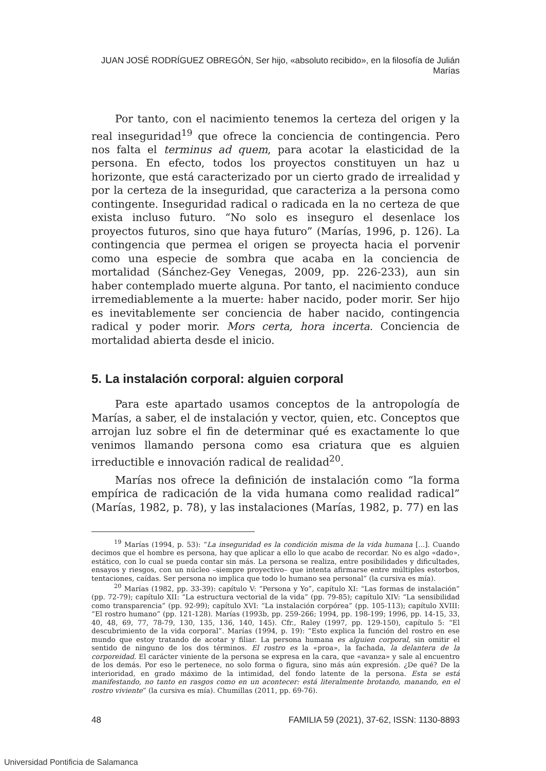JUAN JOSÉ RODRÍGUEZ OBREGÓN, Ser hijo, «absoluto recibido», en la filosofía de Julián Marías
Por tanto, con el nacimiento tenemos la certeza del origen y la real inseguridad<sup>19</sup> que ofrece la conciencia de contingencia. Pero nos falta el terminus ad quem, para acotar la elasticidad de la persona. En efecto, todos los proyectos constituyen un haz u horizonte, que está caracterizado por un cierto grado de irrealidad y por la certeza de la inseguridad, que caracteriza a la persona como contingente. Inseguridad radical o radicada en la no certeza de que exista incluso futuro. “No solo es inseguro el desenlace los proyectos futuros, sino que haya futuro” (Marías, 1996, p. 126). La contingencia que permea el origen se proyecta hacia el porvenir como una especie de sombra que acaba en la conciencia de mortalidad (Sánchez-Gey Venegas, 2009, pp. 226-233), aun sin haber contemplado muerte alguna. Por tanto, el nacimiento conduce irremediablemente a la muerte: haber nacido, poder morir. Ser hijo es inevitablemente ser conciencia de haber nacido, contingencia radical y poder morir. Mors certa, hora incerta. Conciencia de mortalidad abierta desde el inicio.
5. La instalación corporal: alguien corporal
Para este apartado usamos conceptos de la antropología de Marías, a saber, el de instalación y vector, quien, etc. Conceptos que arrojan luz sobre el fin de determinar qué es exactamente lo que venimos llamando persona como esa criatura que es alguien irreductible e innovación radical de realidad<sup>20</sup>.
Marías nos ofrece la definición de instalación como “la forma empírica de radicación de la vida humana como realidad radical” (Marías, 1982, p. 78), y las instalaciones (Marías, 1982, p. 77) en las
<sup>19</sup> Marías (1994, p. 53): “La inseguridad es la condición misma de la vida humana [...]. Cuando decimos que el hombre es persona, hay que aplicar a ello lo que acabo de recordar. No es algo «dado», estático, con lo cual se pueda contar sin más. La persona se realiza, entre posibilidades y dificultades, ensayos y riesgos, con un núcleo –siempre proyectivo– que intenta afirmarse entre múltiples estorbos, tentaciones, caídas. Ser persona no implica que todo lo humano sea personal” (la cursiva es mía).
<sup>20</sup> Marías (1982, pp. 33-39): capítulo V: “Persona y Yo”, capítulo XI: “Las formas de instalación” (pp. 72-79); capítulo XII: “La estructura vectorial de la vida” (pp. 79-85); capítulo XIV: “La sensibilidad como transparencia” (pp. 92-99); capítulo XVI: “La instalación corpórea” (pp. 105-113); capítulo XVIII: “El rostro humano” (pp. 121-128). Marías (1993b, pp. 259-266; 1994, pp. 198-199; 1996, pp. 14-15, 33, 40, 48, 69, 77, 78-79, 130, 135, 136, 140, 145). Cfr., Raley (1997, pp. 129-150), capítulo 5: “El descubrimiento de la vida corporal”. Marías (1994, p. 19): “Esto explica la función del rostro en ese mundo que estoy tratando de acotar y filiar. La persona humana es alguien corporal, sin omitir el sentido de ninguno de los dos términos. El rostro es la «proa», la fachada, la delantera de la corporeidad. El carácter viniente de la persona se expresa en la cara, que «avanza» y sale al encuentro de los demás. Por eso le pertenece, no solo forma o figura, sino más aún expresión. ¿De qué? De la interioridad, en grado máximo de la intimidad, del fondo latente de la persona. Esta se está manifestando, no tanto en rasgos como en un acontecer: está literalmente brotando, manando, en el rostro viviente” (la cursiva es mía). Chumillas (2011, pp. 69-76).
48 FAMILIA 59 (2021), 37-62, ISSN: 1130-8893
Universidad Pontificia de Salamanca